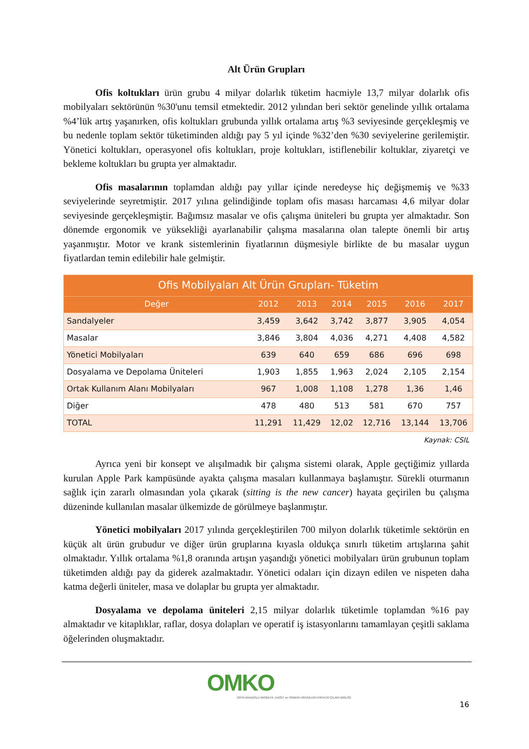Alt Ürün Grupları
Ofis koltukları ürün grubu 4 milyar dolarlık tüketim hacmiyle 13,7 milyar dolarlık ofis mobilyaları sektörünün %30'unu temsil etmektedir. 2012 yılından beri sektör genelinde yıllık ortalama %4’lük artış yaşanırken, ofis koltukları grubunda yıllık ortalama artış %3 seviyesinde gerçekleşmiş ve bu nedenle toplam sektör tüketiminden aldığı pay 5 yıl içinde %32’den %30 seviyelerine gerilemiştir. Yönetici koltukları, operasyonel ofis koltukları, proje koltukları, istiflenebilir koltuklar, ziyaretçi ve bekleme koltukları bu grupta yer almaktadır.
Ofis masalarının toplamdan aldığı pay yıllar içinde neredeyse hiç değişmemiş ve %33 seviyelerinde seyretmiştir. 2017 yılına gelindiğinde toplam ofis masası harcaması 4,6 milyar dolar seviyesinde gerçekleşmiştir. Bağımsız masalar ve ofis çalışma üniteleri bu grupta yer almaktadır. Son dönemde ergonomik ve yüksekliği ayarlanabilir çalışma masalarına olan talepte önemli bir artış yaşanmıştır. Motor ve krank sistemlerinin fiyatlarının düşmesiyle birlikte de bu masalar uygun fiyatlardan temin edilebilir hale gelmiştir.
| Ofis Mobilyaları Alt Ürün Grupları- Tüketim | | | | | | |
| --- | --- | --- | --- | --- | --- | --- |
| Değer | 2012 | 2013 | 2014 | 2015 | 2016 | 2017 |
| Sandalyeler | 3,459 | 3,642 | 3,742 | 3,877 | 3,905 | 4,054 |
| Masalar | 3,846 | 3,804 | 4,036 | 4,271 | 4,408 | 4,582 |
| Yönetici Mobilyaları | 639 | 640 | 659 | 686 | 696 | 698 |
| Dosyalama ve Depolama Üniteleri | 1,903 | 1,855 | 1,963 | 2,024 | 2,105 | 2,154 |
| Ortak Kullanım Alanı Mobilyaları | 967 | 1,008 | 1,108 | 1,278 | 1,36 | 1,46 |
| Diğer | 478 | 480 | 513 | 581 | 670 | 757 |
| TOTAL | 11,291 | 11,429 | 12,02 | 12,716 | 13,144 | 13,706 |
Kaynak: CSIL
Ayrıca yeni bir konsept ve alışılmadık bir çalışma sistemi olarak, Apple geçtiğimiz yıllarda kurulan Apple Park kampüsünde ayakta çalışma masaları kullanmaya başlamıştır. Sürekli oturmanın sağlık için zararlı olmasından yola çıkarak (sitting is the new cancer) hayata geçirilen bu çalışma düzeninde kullanılan masalar ülkemizde de görülmeye başlanmıştır.
Yönetici mobilyaları 2017 yılında gerçekleştirilen 700 milyon dolarlık tüketimle sektörün en küçük alt ürün grubudur ve diğer ürün gruplarına kıyasla oldukça sınırlı tüketim artışlarına şahit olmaktadır. Yıllık ortalama %1,8 oranında artışın yaşandığı yönetici mobilyaları ürün grubunun toplam tüketimden aldığı pay da giderek azalmaktadır. Yönetici odaları için dizayn edilen ve nispeten daha katma değerli üniteler, masa ve dolaplar bu grupta yer almaktadır.
Dosyalama ve depolama üniteleri 2,15 milyar dolarlık tüketimle toplamdan %16 pay almaktadır ve kitaplıklar, raflar, dosya dolapları ve operatif iş istasyonlarını tamamlayan çeşitli saklama öğelerinden oluşmaktadır.
OMKO
ORTA ANADOLU MOBİLYA, KAĞIT ve ORMAN ÜRÜNLERİ İHRACATÇILARI BİRLİĞİ
16